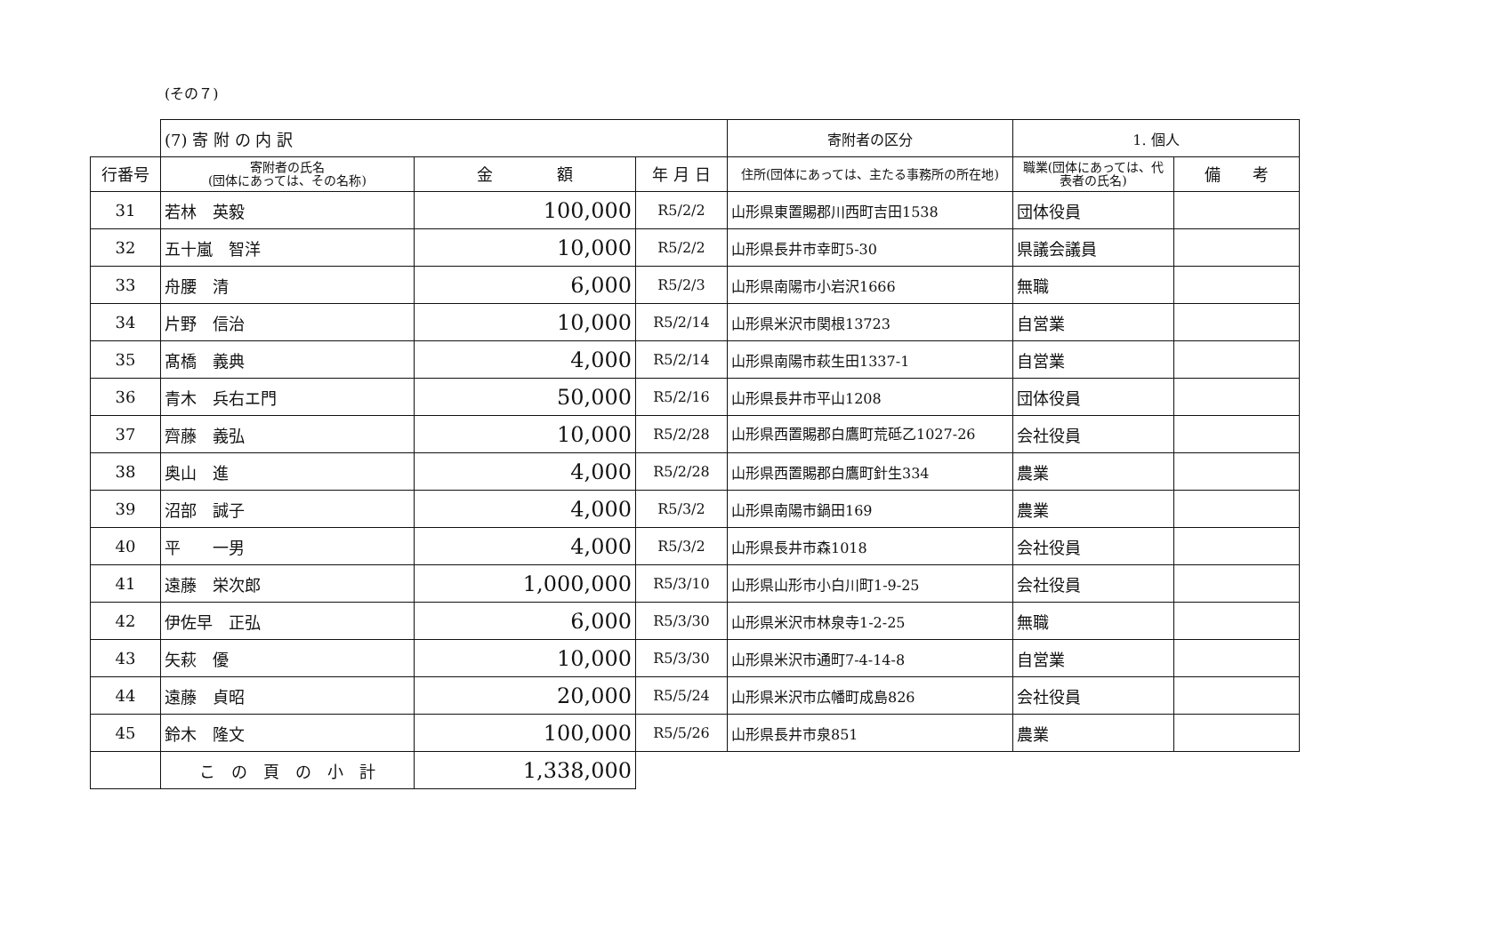(その７)
| | (7) 寄 附 の 内 訳 | | | 寄附者の区分 | 1. 個人 | |
| 行番号 | 寄附者の氏名 (団体にあっては、その名称) | 金 額 | 年 月 日 | 住所(団体にあっては、主たる事務所の所在地) | 職業(団体にあっては、代表者の氏名) | 備 考 |
| 31 | 若林 英毅 | 100,000 | R5/2/2 | 山形県東置賜郡川西町吉田1538 | 団体役員 | |
| 32 | 五十嵐 智洋 | 10,000 | R5/2/2 | 山形県長井市幸町5-30 | 県議会議員 | |
| 33 | 舟腰 清 | 6,000 | R5/2/3 | 山形県南陽市小岩沢1666 | 無職 | |
| 34 | 片野 信治 | 10,000 | R5/2/14 | 山形県米沢市関根13723 | 自営業 | |
| 35 | 髙橋 義典 | 4,000 | R5/2/14 | 山形県南陽市萩生田1337-1 | 自営業 | |
| 36 | 青木 兵右エ門 | 50,000 | R5/2/16 | 山形県長井市平山1208 | 団体役員 | |
| 37 | 齊藤 義弘 | 10,000 | R5/2/28 | 山形県西置賜郡白鷹町荒砥乙1027-26 | 会社役員 | |
| 38 | 奥山 進 | 4,000 | R5/2/28 | 山形県西置賜郡白鷹町針生334 | 農業 | |
| 39 | 沼部 誠子 | 4,000 | R5/3/2 | 山形県南陽市鍋田169 | 農業 | |
| 40 | 平 一男 | 4,000 | R5/3/2 | 山形県長井市森1018 | 会社役員 | |
| 41 | 遠藤 栄次郎 | 1,000,000 | R5/3/10 | 山形県山形市小白川町1-9-25 | 会社役員 | |
| 42 | 伊佐早 正弘 | 6,000 | R5/3/30 | 山形県米沢市林泉寺1-2-25 | 無職 | |
| 43 | 矢萩 優 | 10,000 | R5/3/30 | 山形県米沢市通町7-4-14-8 | 自営業 | |
| 44 | 遠藤 貞昭 | 20,000 | R5/5/24 | 山形県米沢市広幡町成島826 | 会社役員 | |
| 45 | 鈴木 隆文 | 100,000 | R5/5/26 | 山形県長井市泉851 | 農業 | |
| | こ の 頁 の 小 計 | 1,338,000 | | | | |